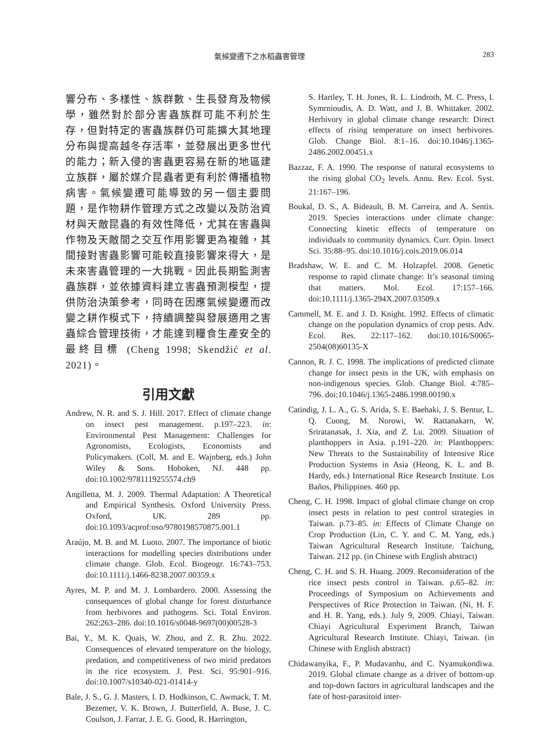氣候變遷下之水稻蟲害管理 283
響分布、多樣性、族群數、生長發育及物候學，雖然對於部分害蟲族群可能不利於生存，但對特定的害蟲族群仍可能擴大其地理分布與提高越冬存活率，並發展出更多世代的能力；新入侵的害蟲更容易在新的地區建立族群，屬於媒介昆蟲者更有利於傳播植物病害。氣候變遷可能導致的另一個主要問題，是作物耕作管理方式之改變以及防治資材與天敵昆蟲的有效性降低，尤其在害蟲與作物及天敵間之交互作用影響更為複雜，其間接對害蟲影響可能較直接影響來得大，是未來害蟲管理的一大挑戰。因此長期監測害蟲族群，並依據資料建立害蟲預測模型，提供防治決策參考，同時在因應氣候變遷而改變之耕作模式下，持續調整與發展適用之害蟲綜合管理技術，才能達到糧食生產安全的最終目標 (Cheng 1998; Skendžić et al. 2021)。
引用文獻
Andrew, N. R. and S. J. Hill. 2017. Effect of climate change on insect pest management. p.197–223. in: Environmental Pest Management: Challenges for Agronomists, Ecologists, Economists and Policymakers. (Coll, M. and E. Wajnberg, eds.) John Wiley & Sons. Hoboken, NJ. 448 pp. doi:10.1002/9781119255574.ch9
Angilletta, M. J. 2009. Thermal Adaptation: A Theoretical and Empirical Synthesis. Oxford University Press. Oxford, UK. 289 pp. doi:10.1093/acprof:oso/9780198570875.001.1
Araújo, M. B. and M. Luoto. 2007. The importance of biotic interactions for modelling species distributions under climate change. Glob. Ecol. Biogeogr. 16:743–753. doi:10.1111/j.1466-8238.2007.00359.x
Ayres, M. P. and M. J. Lombardero. 2000. Assessing the consequences of global change for forest disturbance from herbivores and pathogens. Sci. Total Environ. 262:263–286. doi:10.1016/s0048-9697(00)00528-3
Bai, Y., M. K. Quais, W. Zhou, and Z. R. Zhu. 2022. Consequences of elevated temperature on the biology, predation, and competitiveness of two mirid predators in the rice ecosystem. J. Pest. Sci. 95:901–916. doi:10.1007/s10340-021-01414-y
Bale, J. S., G. J. Masters, I. D. Hodkinson, C. Awmack, T. M. Bezemer, V. K. Brown, J. Butterfield, A. Buse, J. C. Coulson, J. Farrar, J. E. G. Good, R. Harrington,
S. Hartley, T. H. Jones, R. L. Lindroth, M. C. Press, I. Symrnioudis, A. D. Watt, and J. B. Whittaker. 2002. Herbivory in global climate change research: Direct effects of rising temperature on insect herbivores. Glob. Change Biol. 8:1–16. doi:10.1046/j.1365-2486.2002.00451.x
Bazzaz, F. A. 1990. The response of natural ecosystems to the rising global CO<sub>2</sub> levels. Annu. Rev. Ecol. Syst. 21:167–196.
Boukal, D. S., A. Bideault, B. M. Carreira, and A. Sentis. 2019. Species interactions under climate change: Connecting kinetic effects of temperature on individuals to community dynamics. Curr. Opin. Insect Sci. 35:88–95. doi:10.1016/j.cois.2019.06.014
Bradshaw, W. E. and C. M. Holzapfel. 2008. Genetic response to rapid climate change: It’s seasonal timing that matters. Mol. Ecol. 17:157–166. doi:10.1111/j.1365-294X.2007.03509.x
Cammell, M. E. and J. D. Knight. 1992. Effects of climatic change on the population dynamics of crop pests. Adv. Ecol. Res. 22:117–162. doi:10.1016/S0065-2504(08)60135-X
Cannon, R. J. C. 1998. The implications of predicted climate change for insect pests in the UK, with emphasis on non-indigenous species. Glob. Change Biol. 4:785–796. doi:10.1046/j.1365-2486.1998.00190.x
Catindig, J. L. A., G. S. Arida, S. E. Baehaki, J. S. Bentur, L. Q. Cuong, M. Norowi, W. Rattanakarn, W. Sriratanasak, J. Xia, and Z. Lu. 2009. Situation of planthoppers in Asia. p.191–220. in: Planthoppers: New Threats to the Sustainability of Intensive Rice Production Systems in Asia (Heong, K. L. and B. Hardy, eds.) International Rice Research Institute. Los Baños, Philippines. 460 pp.
Cheng, C. H. 1998. Impact of global climate change on crop insect pests in relation to pest control strategies in Taiwan. p.73–85. in: Effects of Climate Change on Crop Production (Lin, C. Y. and C. M. Yang, eds.) Taiwan Agricultural Research Institute. Taichung, Taiwan. 212 pp. (in Chinese with English abstract)
Cheng, C. H. and S. H. Huang. 2009. Reconsideration of the rice insect pests control in Taiwan. p.65–82. in: Proceedings of Symposium on Achievements and Perspectives of Rice Protection in Taiwan. (Ni, H. F. and H. R. Yang, eds.). July 9, 2009. Chiayi, Taiwan. Chiayi Agricultural Experiment Branch, Taiwan Agricultural Research Institute. Chiayi, Taiwan. (in Chinese with English abstract)
Chidawanyika, F., P. Mudavanhu, and C. Nyamukondiwa. 2019. Global climate change as a driver of bottom-up and top-down factors in agricultural landscapes and the fate of host-parasitoid inter-